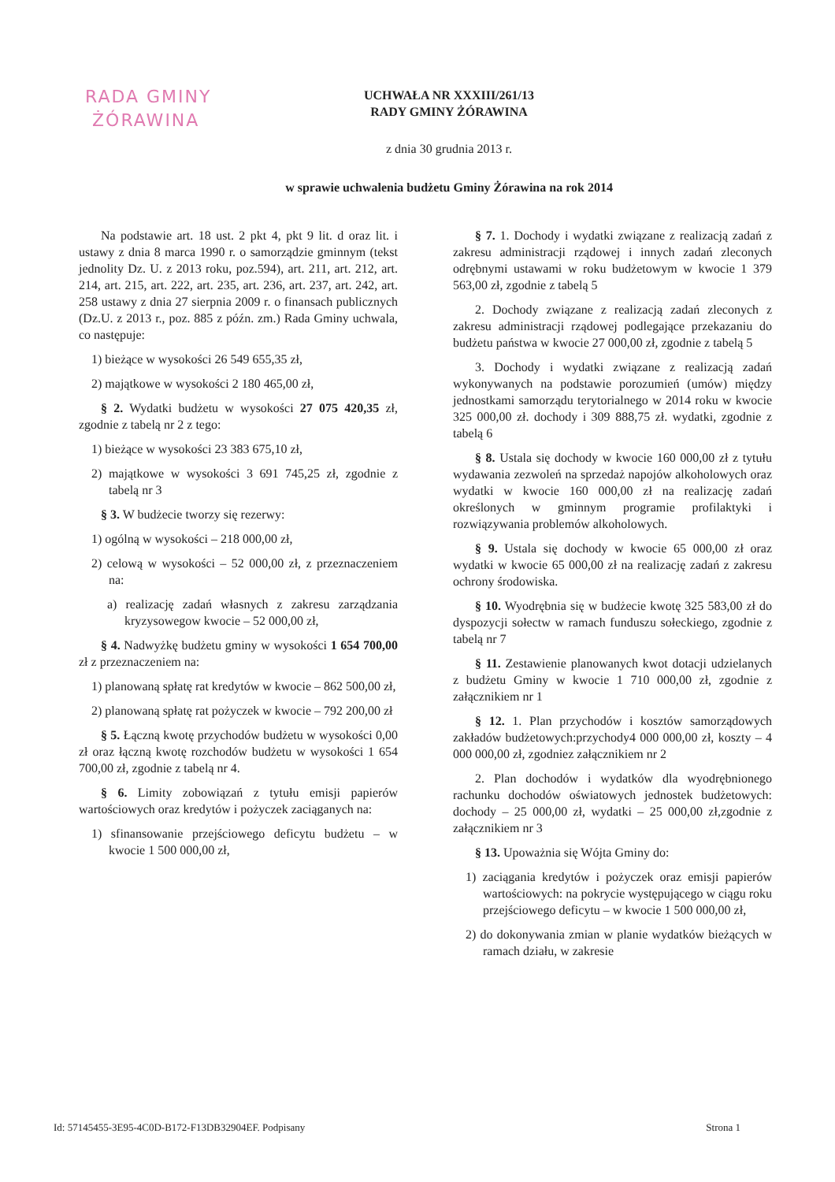RADA GMINY
ŻÓRAWINA
UCHWAŁA NR XXXIII/261/13
RADY GMINY ŻÓRAWINA
z dnia 30 grudnia 2013 r.
w sprawie uchwalenia budżetu Gminy Żórawina na rok 2014
Na podstawie art. 18 ust. 2 pkt 4, pkt 9 lit. d oraz lit. i ustawy z dnia 8 marca 1990 r. o samorządzie gminnym (tekst jednolity Dz. U. z 2013 roku, poz.594), art. 211, art. 212, art. 214, art. 215, art. 222, art. 235, art. 236, art. 237, art. 242, art. 258 ustawy z dnia 27 sierpnia 2009 r. o finansach publicznych (Dz.U. z 2013 r., poz. 885 z późn. zm.) Rada Gminy uchwala, co następuje:
1) bieżące w wysokości 26 549 655,35 zł,
2) majątkowe w wysokości 2 180 465,00 zł,
§ 2. Wydatki budżetu w wysokości 27 075 420,35 zł, zgodnie z tabelą nr 2 z tego:
1) bieżące w wysokości 23 383 675,10 zł,
2) majątkowe w wysokości 3 691 745,25 zł, zgodnie z tabelą nr 3
§ 3. W budżecie tworzy się rezerwy:
1) ogólną w wysokości – 218 000,00 zł,
2) celową w wysokości – 52 000,00 zł, z przeznaczeniem na:
a) realizację zadań własnych z zakresu zarządzania kryzysowegow kwocie – 52 000,00 zł,
§ 4. Nadwyżkę budżetu gminy w wysokości 1 654 700,00 zł z przeznaczeniem na:
1) planowaną spłatę rat kredytów w kwocie – 862 500,00 zł,
2) planowaną spłatę rat pożyczek w kwocie – 792 200,00 zł
§ 5. Łączną kwotę przychodów budżetu w wysokości 0,00 zł oraz łączną kwotę rozchodów budżetu w wysokości 1 654 700,00 zł, zgodnie z tabelą nr 4.
§ 6. Limity zobowiązań z tytułu emisji papierów wartościowych oraz kredytów i pożyczek zaciąganych na:
1) sfinansowanie przejściowego deficytu budżetu – w kwocie 1 500 000,00 zł,
§ 7. 1. Dochody i wydatki związane z realizacją zadań z zakresu administracji rządowej i innych zadań zleconych odrębnymi ustawami w roku budżetowym w kwocie 1 379 563,00 zł, zgodnie z tabelą 5
2. Dochody związane z realizacją zadań zleconych z zakresu administracji rządowej podlegające przekazaniu do budżetu państwa w kwocie 27 000,00 zł, zgodnie z tabelą 5
3. Dochody i wydatki związane z realizacją zadań wykonywanych na podstawie porozumień (umów) między jednostkami samorządu terytorialnego w 2014 roku w kwocie 325 000,00 zł. dochody i 309 888,75 zł. wydatki, zgodnie z tabelą 6
§ 8. Ustala się dochody w kwocie 160 000,00 zł z tytułu wydawania zezwoleń na sprzedaż napojów alkoholowych oraz wydatki w kwocie 160 000,00 zł na realizację zadań określonych w gminnym programie profilaktyki i rozwiązywania problemów alkoholowych.
§ 9. Ustala się dochody w kwocie 65 000,00 zł oraz wydatki w kwocie 65 000,00 zł na realizację zadań z zakresu ochrony środowiska.
§ 10. Wyodrębnia się w budżecie kwotę 325 583,00 zł do dyspozycji sołectw w ramach funduszu sołeckiego, zgodnie z tabelą nr 7
§ 11. Zestawienie planowanych kwot dotacji udzielanych z budżetu Gminy w kwocie 1 710 000,00 zł, zgodnie z załącznikiem nr 1
§ 12. 1. Plan przychodów i kosztów samorządowych zakładów budżetowych:przychody4 000 000,00 zł, koszty – 4 000 000,00 zł, zgodniez załącznikiem nr 2
2. Plan dochodów i wydatków dla wyodrębnionego rachunku dochodów oświatowych jednostek budżetowych: dochody – 25 000,00 zł, wydatki – 25 000,00 zł,zgodnie z załącznikiem nr 3
§ 13. Upoważnia się Wójta Gminy do:
1) zaciągania kredytów i pożyczek oraz emisji papierów wartościowych: na pokrycie występującego w ciągu roku przejściowego deficytu – w kwocie 1 500 000,00 zł,
2) do dokonywania zmian w planie wydatków bieżących w ramach działu, w zakresie
Id: 57145455-3E95-4C0D-B172-F13DB32904EF. Podpisany Strona 1